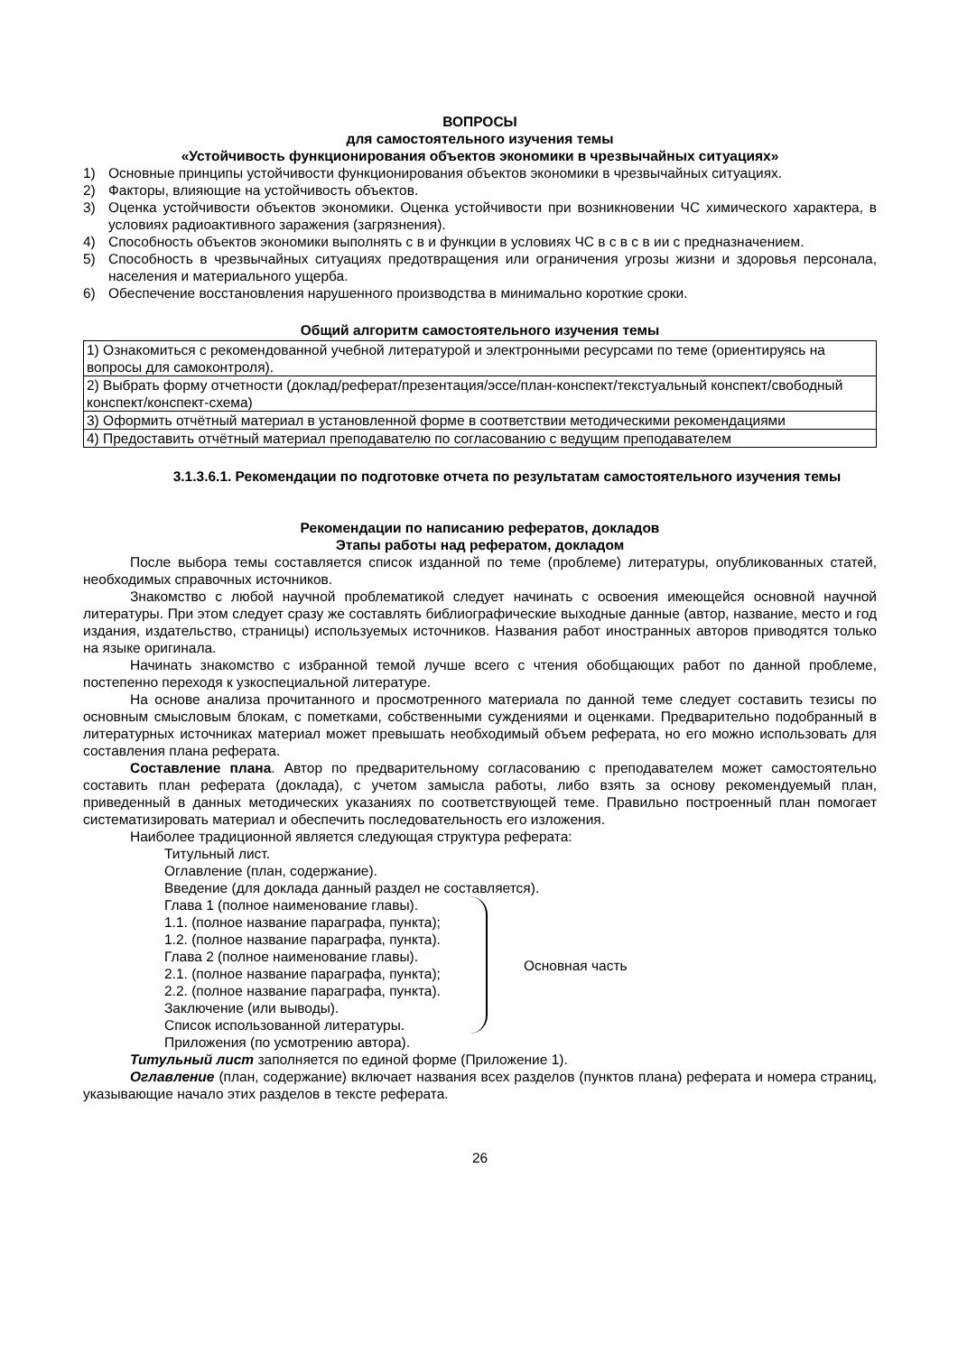ВОПРОСЫ
для самостоятельного изучения темы
«Устойчивость функционирования объектов экономики в чрезвычайных ситуациях»
1) Основные принципы устойчивости функционирования объектов экономики в чрезвычайных ситуациях.
2) Факторы, влияющие на устойчивость объектов.
3) Оценка устойчивости объектов экономики. Оценка устойчивости при возникновении ЧС химического характера, в условиях радиоактивного заражения (загрязнения).
4) Способность объектов экономики выполнять с в и функции в условиях ЧС в с в с в ии с предназначением.
5) Способность в чрезвычайных ситуациях предотвращения или ограничения угрозы жизни и здоровья персонала, населения и материального ущерба.
6) Обеспечение восстановления нарушенного производства в минимально короткие сроки.
Общий алгоритм самостоятельного изучения темы
| 1) Ознакомиться с рекомендованной учебной литературой и электронными ресурсами по теме (ориентируясь на вопросы для самоконтроля). |
| 2) Выбрать форму отчетности (доклад/реферат/презентация/эссе/план-конспект/текстуальный конспект/свободный конспект/конспект-схема) |
| 3) Оформить отчётный материал в установленной форме в соответствии методическими рекомендациями |
| 4) Предоставить отчётный материал преподавателю по согласованию с ведущим преподавателем |
3.1.3.6.1. Рекомендации по подготовке отчета по результатам самостоятельного изучения темы
Рекомендации по написанию рефератов, докладов
Этапы работы над рефератом, докладом
После выбора темы составляется список изданной по теме (проблеме) литературы, опубликованных статей, необходимых справочных источников.
Знакомство с любой научной проблематикой следует начинать с освоения имеющейся основной научной литературы. При этом следует сразу же составлять библиографические выходные данные (автор, название, место и год издания, издательство, страницы) используемых источников. Названия работ иностранных авторов приводятся только на языке оригинала.
Начинать знакомство с избранной темой лучше всего с чтения обобщающих работ по данной проблеме, постепенно переходя к узкоспециальной литературе.
На основе анализа прочитанного и просмотренного материала по данной теме следует составить тезисы по основным смысловым блокам, с пометками, собственными суждениями и оценками. Предварительно подобранный в литературных источниках материал может превышать необходимый объем реферата, но его можно использовать для составления плана реферата.
Составление плана. Автор по предварительному согласованию с преподавателем может самостоятельно составить план реферата (доклада), с учетом замысла работы, либо взять за основу рекомендуемый план, приведенный в данных методических указаниях по соответствующей теме. Правильно построенный план помогает систематизировать материал и обеспечить последовательность его изложения.
Наиболее традиционной является следующая структура реферата:
Титульный лист.
Оглавление (план, содержание).
Введение (для доклада данный раздел не составляется).
Глава 1 (полное наименование главы).
1.1. (полное название параграфа, пункта);
1.2. (полное название параграфа, пункта).
Глава 2 (полное наименование главы).
2.1. (полное название параграфа, пункта);
2.2. (полное название параграфа, пункта).
Заключение (или выводы).
Список использованной литературы.
Основная часть
Приложения (по усмотрению автора).
Титульный лист заполняется по единой форме (Приложение 1).
Оглавление (план, содержание) включает названия всех разделов (пунктов плана) реферата и номера страниц, указывающие начало этих разделов в тексте реферата.
26